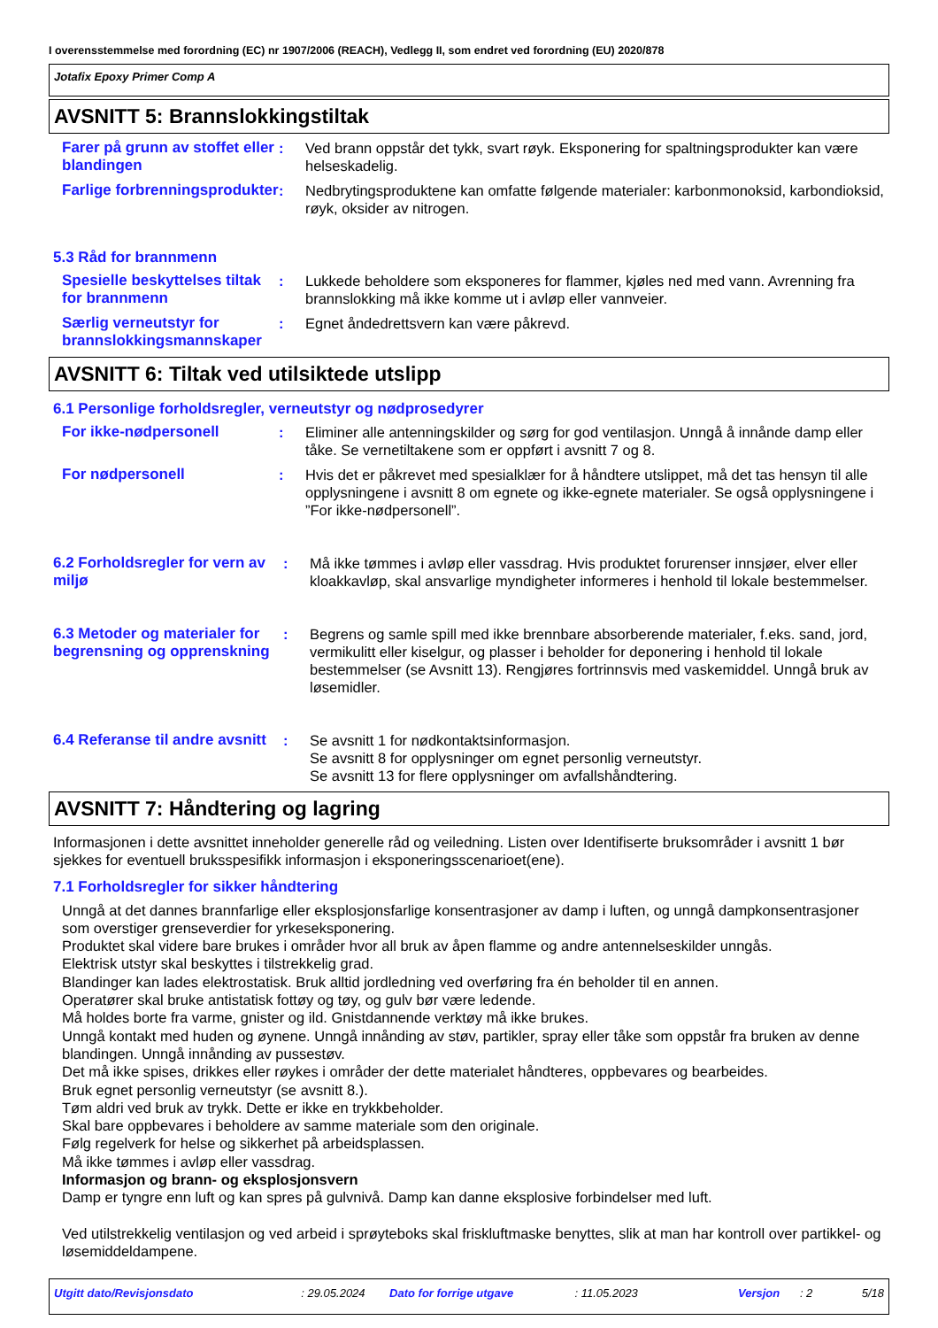I overensstemmelse med forordning (EC) nr 1907/2006 (REACH), Vedlegg II, som endret ved forordning (EU) 2020/878
Jotafix Epoxy Primer Comp A
AVSNITT 5: Brannslokkingstiltak
Farer på grunn av stoffet eller blandingen
: Ved brann oppstår det tykk, svart røyk. Eksponering for spaltningsprodukter kan være helseskadelig.
Farlige forbrenningsprodukter
: Nedbrytingsproduktene kan omfatte følgende materialer: karbonmonoksid, karbondioksid, røyk, oksider av nitrogen.
5.3 Råd for brannmenn
Spesielle beskyttelses tiltak for brannmenn
: Lukkede beholdere som eksponeres for flammer, kjøles ned med vann. Avrenning fra brannslokking må ikke komme ut i avløp eller vannveier.
Særlig verneutstyr for brannslokkingsmannskaper
: Egnet åndedrettsvern kan være påkrevd.
AVSNITT 6: Tiltak ved utilsiktede utslipp
6.1 Personlige forholdsregler, verneutstyr og nødprosedyrer
For ikke-nødpersonell : Eliminer alle antenningskilder og sørg for god ventilasjon. Unngå å innånde damp eller tåke. Se vernetiltakene som er oppført i avsnitt 7 og 8.
For nødpersonell : Hvis det er påkrevet med spesialklær for å håndtere utslippet, må det tas hensyn til alle opplysningene i avsnitt 8 om egnete og ikke-egnete materialer. Se også opplysningene i ”For ikke-nødpersonell”.
6.2 Forholdsregler for vern av miljø
: Må ikke tømmes i avløp eller vassdrag. Hvis produktet forurenser innsjøer, elver eller kloakkavløp, skal ansvarlige myndigheter informeres i henhold til lokale bestemmelser.
6.3 Metoder og materialer for begrensning og opprenskning
: Begrens og samle spill med ikke brennbare absorberende materialer, f.eks. sand, jord, vermikulitt eller kiselgur, og plasser i beholder for deponering i henhold til lokale bestemmelser (se Avsnitt 13). Rengjøres fortrinnsvis med vaskemiddel. Unngå bruk av løsemidler.
6.4 Referanse til andre avsnitt
: Se avsnitt 1 for nødkontaktsinformasjon.
Se avsnitt 8 for opplysninger om egnet personlig verneutstyr.
Se avsnitt 13 for flere opplysninger om avfallshåndtering.
AVSNITT 7: Håndtering og lagring
Informasjonen i dette avsnittet inneholder generelle råd og veiledning. Listen over Identifiserte bruksområder i avsnitt 1 bør sjekkes for eventuell bruksspesifikk informasjon i eksponeringsscenarioet(ene).
7.1 Forholdsregler for sikker håndtering
Unngå at det dannes brannfarlige eller eksplosjonsfarlige konsentrasjoner av damp i luften, og unngå dampkonsentrasjoner som overstiger grenseverdier for yrkeseksponering.
Produktet skal videre bare brukes i områder hvor all bruk av åpen flamme og andre antennelseskilder unngås.
Elektrisk utstyr skal beskyttes i tilstrekkelig grad.
Blandinger kan lades elektrostatisk. Bruk alltid jordledning ved overføring fra én beholder til en annen.
Operatører skal bruke antistatisk fottøy og tøy, og gulv bør være ledende.
Må holdes borte fra varme, gnister og ild. Gnistdannende verktøy må ikke brukes.
Unngå kontakt med huden og øynene. Unngå innånding av støv, partikler, spray eller tåke som oppstår fra bruken av denne blandingen. Unngå innånding av pussestøv.
Det må ikke spises, drikkes eller røykes i områder der dette materialet håndteres, oppbevares og bearbeides.
Bruk egnet personlig verneutstyr (se avsnitt 8.).
Tøm aldri ved bruk av trykk. Dette er ikke en trykkbeholder.
Skal bare oppbevares i beholdere av samme materiale som den originale.
Følg regelverk for helse og sikkerhet på arbeidsplassen.
Må ikke tømmes i avløp eller vassdrag.
Informasjon og brann- og eksplosjonsvern
Damp er tyngre enn luft og kan spres på gulvnivå. Damp kan danne eksplosive forbindelser med luft.
Ved utilstrekkelig ventilasjon og ved arbeid i sprøyteboks skal friskluftmaske benyttes, slik at man har kontroll over partikkel- og løsemiddeldampene.
Utgitt dato/Revisjonsdato: 29.05.2024 Dato for forrige utgave: 11.05.2023 Versjon: 2 5/18